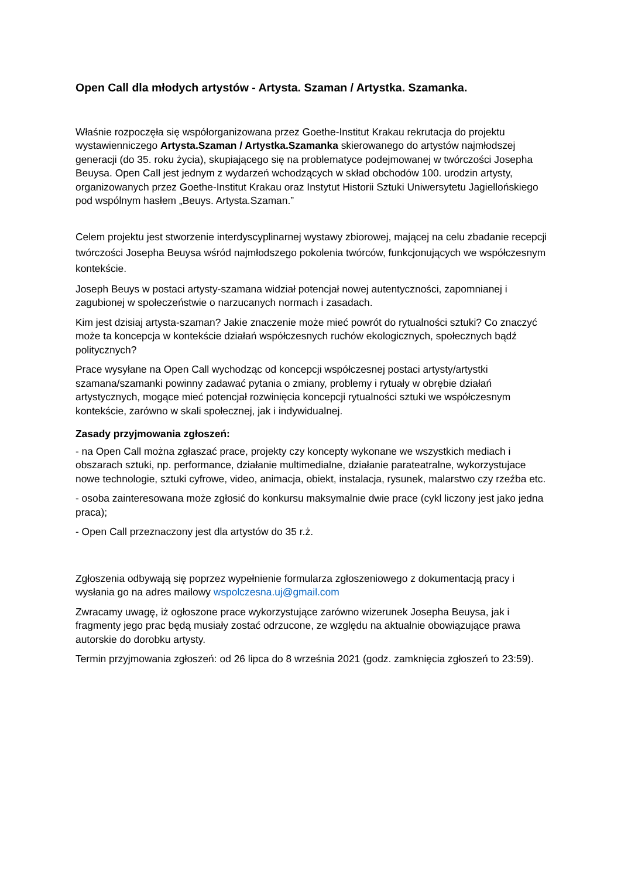Open Call dla młodych artystów - Artysta. Szaman / Artystka. Szamanka.
Właśnie rozpoczęła się współorganizowana przez Goethe-Institut Krakau rekrutacja do projektu wystawienniczego Artysta.Szaman / Artystka.Szamanka skierowanego do artystów najmłodszej generacji (do 35. roku życia), skupiającego się na problematyce podejmowanej w twórczości Josepha Beuysa. Open Call jest jednym z wydarzeń wchodzących w skład obchodów 100. urodzin artysty, organizowanych przez Goethe-Institut Krakau oraz Instytut Historii Sztuki Uniwersytetu Jagiellońskiego pod wspólnym hasłem „Beuys. Artysta.Szaman.”
Celem projektu jest stworzenie interdyscyplinarnej wystawy zbiorowej, mającej na celu zbadanie recepcji twórczości Josepha Beuysa wśród najmłodszego pokolenia twórców, funkcjonujących we współczesnym kontekście.
Joseph Beuys w postaci artysty-szamana widział potencjał nowej autentyczności, zapomnianej i zagubionej w społeczeństwie o narzucanych normach i zasadach.
Kim jest dzisiaj artysta-szaman? Jakie znaczenie może mieć powrót do rytualności sztuki? Co znaczyć może ta koncepcja w kontekście działań współczesnych ruchów ekologicznych, społecznych bądź politycznych?
Prace wysyłane na Open Call wychodząc od koncepcji współczesnej postaci artysty/artystki szamana/szamanki powinny zadawać pytania o zmiany, problemy i rytuały w obrębie działań artystycznych, mogące mieć potencjał rozwinięcia koncepcji rytualności sztuki we współczesnym kontekście, zarówno w skali społecznej, jak i indywidualnej.
Zasady przyjmowania zgłoszeń:
- na Open Call można zgłaszać prace, projekty czy koncepty wykonane we wszystkich mediach i obszarach sztuki, np. performance, działanie multimedialne, działanie parateatralne, wykorzystujace nowe technologie, sztuki cyfrowe, video, animacja, obiekt, instalacja, rysunek, malarstwo czy rzeźba etc.
- osoba zainteresowana może zgłosić do konkursu maksymalnie dwie prace (cykl liczony jest jako jedna praca);
- Open Call przeznaczony jest dla artystów do 35 r.ż.
Zgłoszenia odbywają się poprzez wypełnienie formularza zgłoszeniowego z dokumentacją pracy i wysłania go na adres mailowy wspolczesna.uj@gmail.com
Zwracamy uwagę, iż ogłoszone prace wykorzystujące zarówno wizerunek Josepha Beuysa, jak i fragmenty jego prac będą musiały zostać odrzucone, ze względu na aktualnie obowiązujące prawa autorskie do dorobku artysty.
Termin przyjmowania zgłoszeń: od 26 lipca do 8 września 2021 (godz. zamknięcia zgłoszeń to 23:59).